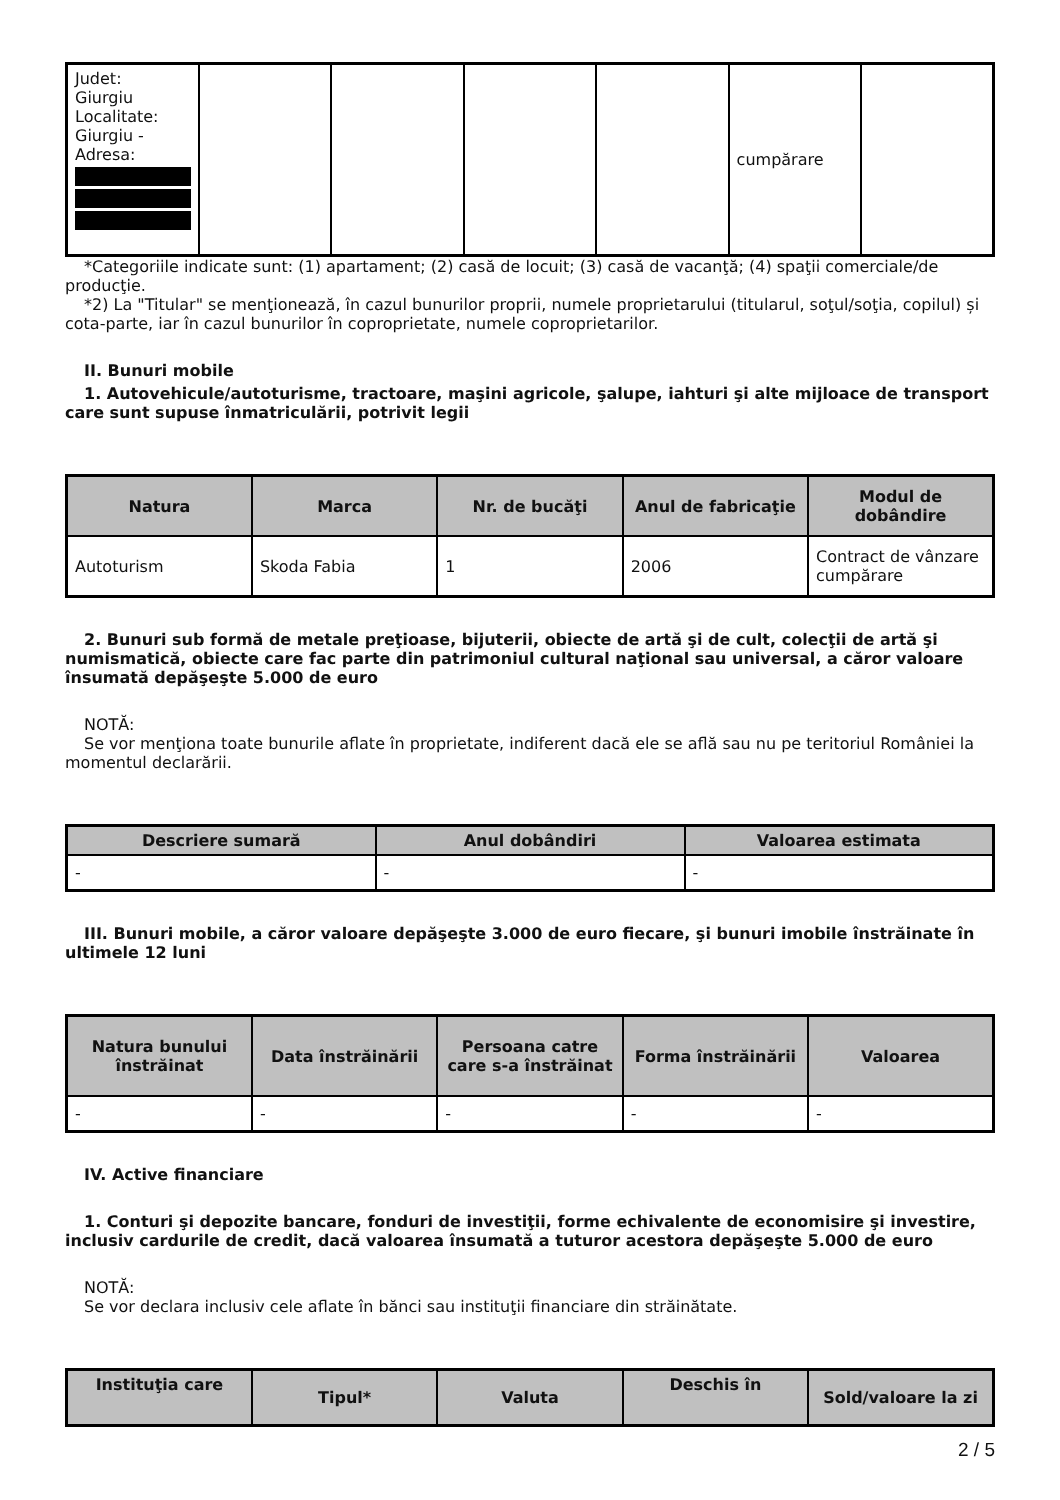| Judet: Giurgiu Localitate: Giurgiu - Adresa: | | | | | cumpărare | |
*Categoriile indicate sunt: (1) apartament; (2) casă de locuit; (3) casă de vacanţă; (4) spaţii comerciale/de producţie.
*2) La "Titular" se menţionează, în cazul bunurilor proprii, numele proprietarului (titularul, soţul/soţia, copilul) și cota-parte, iar în cazul bunurilor în coproprietate, numele coproprietarilor.
II. Bunuri mobile
1. Autovehicule/autoturisme, tractoare, maşini agricole, şalupe, iahturi şi alte mijloace de transport care sunt supuse înmatriculării, potrivit legii
| Natura | Marca | Nr. de bucăţi | Anul de fabricaţie | Modul de dobândire |
| --- | --- | --- | --- | --- |
| Autoturism | Skoda Fabia | 1 | 2006 | Contract de vânzare cumpărare |
2. Bunuri sub formă de metale preţioase, bijuterii, obiecte de artă şi de cult, colecţii de artă şi numismatică, obiecte care fac parte din patrimoniul cultural naţional sau universal, a căror valoare însumată depăşeşte 5.000 de euro
NOTĂ:
Se vor menţiona toate bunurile aflate în proprietate, indiferent dacă ele se află sau nu pe teritoriul României la momentul declarării.
| Descriere sumară | Anul dobândiri | Valoarea estimata |
| --- | --- | --- |
| - | - | - |
III. Bunuri mobile, a căror valoare depăşeşte 3.000 de euro fiecare, şi bunuri imobile înstrăinate în ultimele 12 luni
| Natura bunului înstrăinat | Data înstrăinării | Persoana catre care s-a înstrăinat | Forma înstrăinării | Valoarea |
| --- | --- | --- | --- | --- |
| - | - | - | - | - |
IV. Active financiare
1. Conturi şi depozite bancare, fonduri de investiţii, forme echivalente de economisire şi investire, inclusiv cardurile de credit, dacă valoarea însumată a tuturor acestora depăşeşte 5.000 de euro
NOTĂ:
Se vor declara inclusiv cele aflate în bănci sau instituţii financiare din străinătate.
| Instituţia care | Tipul* | Valuta | Deschis în | Sold/valoare la zi |
| --- | --- | --- | --- | --- |
2 / 5